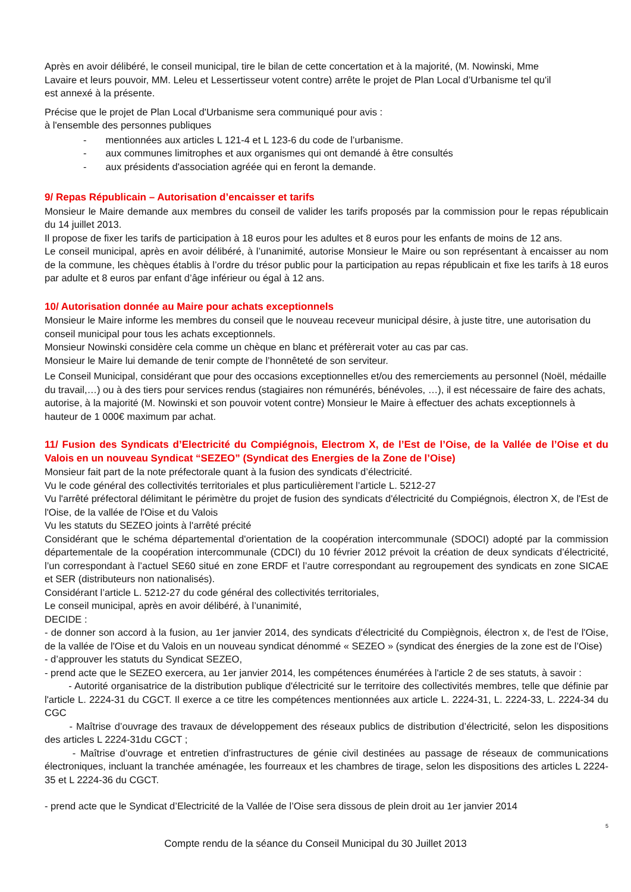Après en avoir délibéré, le conseil municipal, tire le bilan de cette concertation et à la majorité, (M. Nowinski, Mme
Lavaire et leurs pouvoir, MM. Leleu et Lessertisseur votent contre) arrête le projet de Plan Local d’Urbanisme tel qu'il
est annexé à la présente.
Précise que le projet de Plan Local d'Urbanisme sera communiqué pour avis :
à l'ensemble des personnes publiques
- mentionnées aux articles L 121-4 et L 123-6 du code de l’urbanisme.
- aux communes limitrophes et aux organismes qui ont demandé à être consultés
- aux présidents d'association agréée qui en feront la demande.
9/ Repas Républicain – Autorisation d’encaisser et tarifs
Monsieur le Maire demande aux membres du conseil de valider les tarifs proposés par la commission pour le repas républicain du 14 juillet 2013.
Il propose de fixer les tarifs de participation à 18 euros pour les adultes et 8 euros pour les enfants de moins de 12 ans.
Le conseil municipal, après en avoir délibéré, à l’unanimité, autorise Monsieur le Maire ou son représentant à encaisser au nom de la commune, les chèques établis à l’ordre du trésor public pour la participation au repas républicain et fixe les tarifs à 18 euros par adulte et 8 euros par enfant d’âge inférieur ou égal à 12 ans.
10/ Autorisation donnée au Maire pour achats exceptionnels
Monsieur le Maire informe les membres du conseil que le nouveau receveur municipal désire, à juste titre, une autorisation du conseil municipal pour tous les achats exceptionnels.
Monsieur Nowinski considère cela comme un chèque en blanc et préfèrerait voter au cas par cas.
Monsieur le Maire lui demande de tenir compte de l’honnêteté de son serviteur.
Le Conseil Municipal, considérant que pour des occasions exceptionnelles et/ou des remerciements au personnel (Noël, médaille du travail,…) ou à des tiers pour services rendus (stagiaires non rémunérés, bénévoles, …), il est nécessaire de faire des achats, autorise, à la majorité (M. Nowinski et son pouvoir votent contre) Monsieur le Maire à effectuer des achats exceptionnels à hauteur de 1 000€ maximum par achat.
11/ Fusion des Syndicats d’Electricité du Compiégnois, Electrom X, de l’Est de l’Oise, de la Vallée de l’Oise et du Valois en un nouveau Syndicat “SEZEO” (Syndicat des Energies de la Zone de l’Oise)
Monsieur fait part de la note préfectorale quant à la fusion des syndicats d’électricité.
Vu le code général des collectivités territoriales et plus particulièrement l’article L. 5212-27
Vu l'arrêté préfectoral délimitant le périmètre du projet de fusion des syndicats d'électricité du Compiégnois, électron X, de l'Est de l'Oise, de la vallée de l'Oise et du Valois
Vu les statuts du SEZEO joints à l'arrêté précité
Considérant que le schéma départemental d'orientation de la coopération intercommunale (SDOCI) adopté par la commission départementale de la coopération intercommunale (CDCI) du 10 février 2012 prévoit la création de deux syndicats d’électricité, l’un correspondant à l’actuel SE60 situé en zone ERDF et l’autre correspondant au regroupement des syndicats en zone SICAE et SER (distributeurs non nationalisés).
Considérant l’article L. 5212-27 du code général des collectivités territoriales,
Le conseil municipal, après en avoir délibéré, à l’unanimité,
DECIDE :
- de donner son accord à la fusion, au 1er janvier 2014, des syndicats d'électricité du Compiègnois, électron x, de l'est de l'Oise, de la vallée de l'Oise et du Valois en un nouveau syndicat dénommé « SEZEO » (syndicat des énergies de la zone est de l’Oise)
- d’approuver les statuts du Syndicat SEZEO,
- prend acte que le SEZEO exercera, au 1er janvier 2014, les compétences énumérées à l'article 2 de ses statuts, à savoir :
- Autorité organisatrice de la distribution publique d'électricité sur le territoire des collectivités membres, telle que définie par l'article L. 2224-31 du CGCT. Il exerce a ce titre les compétences mentionnées aux article L. 2224-31, L. 2224-33, L. 2224-34 du CGC
- Maîtrise d’ouvrage des travaux de développement des réseaux publics de distribution d’électricité, selon les dispositions des articles L 2224-31du CGCT ;
- Maîtrise d’ouvrage et entretien d’infrastructures de génie civil destinées au passage de réseaux de communications électroniques, incluant la tranchée aménagée, les fourreaux et les chambres de tirage, selon les dispositions des articles L 2224-35 et L 2224-36 du CGCT.
- prend acte que le Syndicat d’Electricité de la Vallée de l’Oise sera dissous de plein droit au 1er janvier 2014
5
Compte rendu de la séance du Conseil Municipal du 30 Juillet 2013